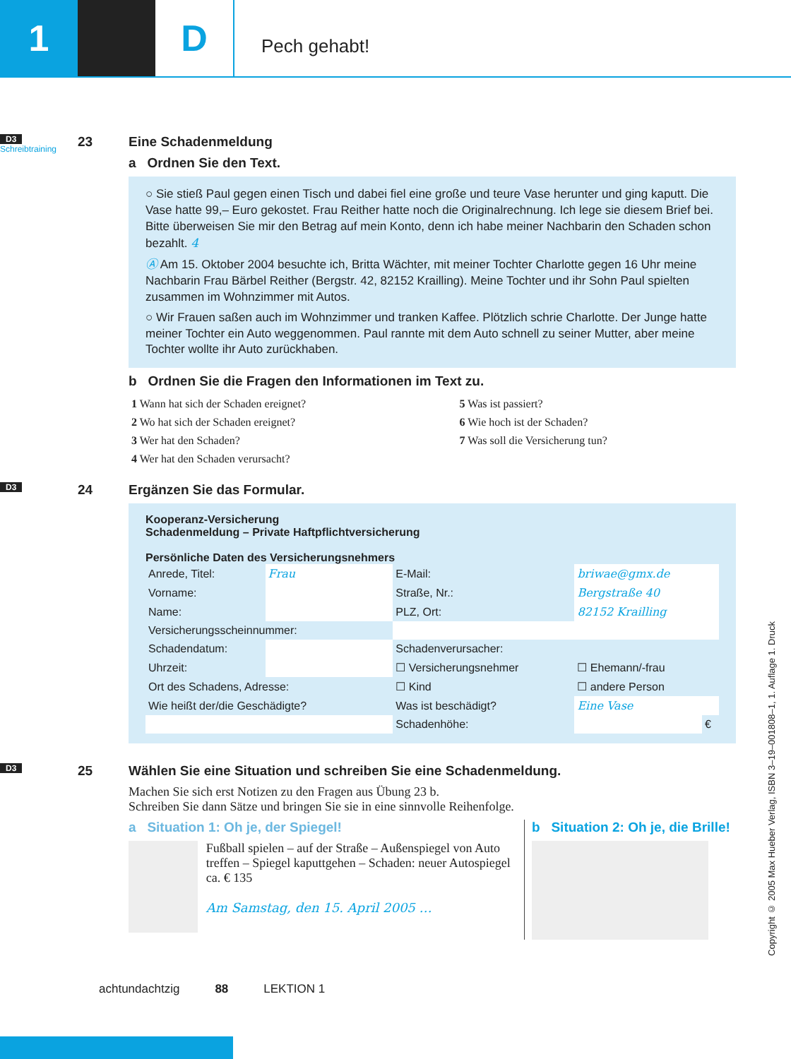1 D
Pech gehabt!
D3
Schreibtraining
23 Eine Schadenmeldung
a Ordnen Sie den Text.
○ Sie stieß Paul gegen einen Tisch und dabei fiel eine große und teure Vase herunter und ging kaputt. Die Vase hatte 99,– Euro gekostet. Frau Reither hatte noch die Originalrechnung. Ich lege sie diesem Brief bei. Bitte überweisen Sie mir den Betrag auf mein Konto, denn ich habe meiner Nachbarin den Schaden schon bezahlt. 4
Ⓐ Am 15. Oktober 2004 besuchte ich, Britta Wächter, mit meiner Tochter Charlotte gegen 16 Uhr meine Nachbarin Frau Bärbel Reither (Bergstr. 42, 82152 Krailling). Meine Tochter und ihr Sohn Paul spielten zusammen im Wohnzimmer mit Autos.
○ Wir Frauen saßen auch im Wohnzimmer und tranken Kaffee. Plötzlich schrie Charlotte. Der Junge hatte meiner Tochter ein Auto weggenommen. Paul rannte mit dem Auto schnell zu seiner Mutter, aber meine Tochter wollte ihr Auto zurückhaben.
b Ordnen Sie die Fragen den Informationen im Text zu.
| 1 Wann hat sich der Schaden ereignet? | 5 Was ist passiert? |
| 2 Wo hat sich der Schaden ereignet? | 6 Wie hoch ist der Schaden? |
| 3 Wer hat den Schaden? | 7 Was soll die Versicherung tun? |
| 4 Wer hat den Schaden verursacht? | |
D3
24 Ergänzen Sie das Formular.
Kooperanz-Versicherung
Schadenmeldung – Private Haftpflichtversicherung
Persönliche Daten des Versicherungsnehmers
| Anrede, Titel: | Frau | E-Mail: | briwae@gmx.de | | |
| Vorname: | | Straße, Nr.: | Bergstraße 40 | | |
| Name: | | PLZ, Ort: | 82152 Krailling | | |
| Versicherungsscheinnummer: | | | | | |
| Schadendatum: | | Schadenverursacher: | | | |
| Uhrzeit: | | ☐ Versicherungsnehmer | | ☐ Ehemann/-frau | |
| Ort des Schadens, Adresse: | | ☐ Kind | | ☐ andere Person | |
| Wie heißt der/die Geschädigte? | | Was ist beschädigt? | | Eine Vase | |
| | | Schadenhöhe: | | | € |
D3
25 Wählen Sie eine Situation und schreiben Sie eine Schadenmeldung.
Machen Sie sich erst Notizen zu den Fragen aus Übung 23 b.
Schreiben Sie dann Sätze und bringen Sie sie in eine sinnvolle Reihenfolge.
a Situation 1: Oh je, der Spiegel!
Fußball spielen – auf der Straße – Außenspiegel von Auto treffen – Spiegel kaputtgehen – Schaden: neuer Autospiegel ca. € 135
Am Samstag, den 15. April 2005 …
b Situation 2: Oh je, die Brille!
achtundachtzig 88 LEKTION 1
Copyright © 2005 Max Hueber Verlag, ISBN 3–19–001808–1, 1. Auflage 1. Druck